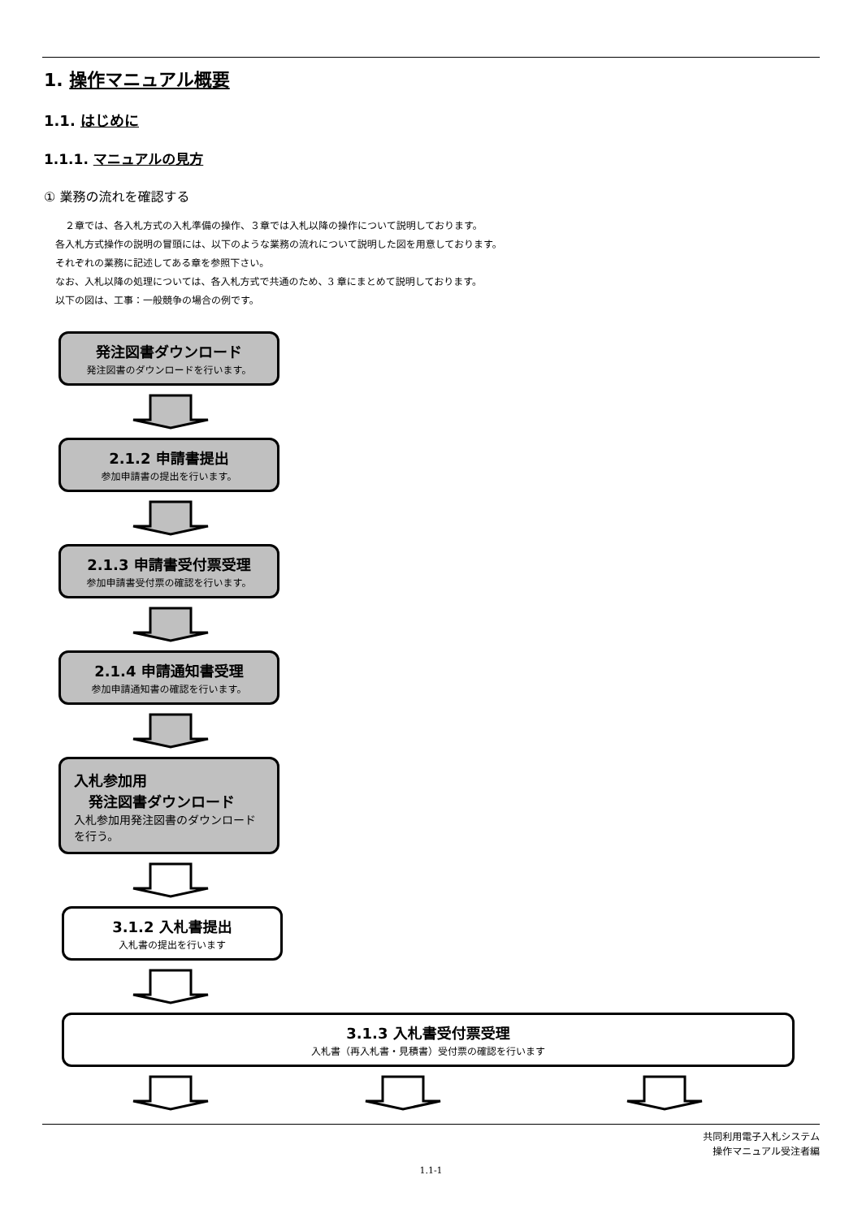1. 操作マニュアル概要
1.1. はじめに
1.1.1. マニュアルの見方
① 業務の流れを確認する
　２章では、各入札方式の入札準備の操作、３章では入札以降の操作について説明しております。
各入札方式操作の説明の冒頭には、以下のような業務の流れについて説明した図を用意しております。
それぞれの業務に記述してある章を参照下さい。
なお、入札以降の処理については、各入札方式で共通のため、3 章にまとめて説明しております。
以下の図は、工事：一般競争の場合の例です。
発注図書ダウンロード
発注図書のダウンロードを行います。
2.1.2 申請書提出
参加申請書の提出を行います。
2.1.3 申請書受付票受理
参加申請書受付票の確認を行います。
2.1.4 申請通知書受理
参加申請通知書の確認を行います。
入札参加用
　発注図書ダウンロード
入札参加用発注図書のダウンロードを行う。
3.1.2 入札書提出
入札書の提出を行います
3.1.3 入札書受付票受理
入札書（再入札書・見積書）受付票の確認を行います
共同利用電子入札システム
操作マニュアル受注者編
1.1-1